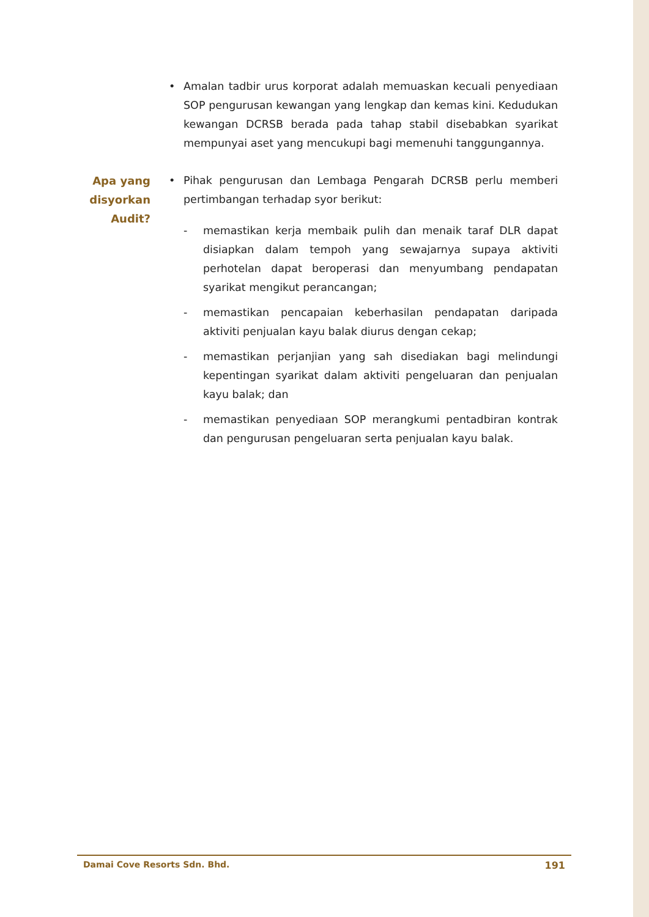• Amalan tadbir urus korporat adalah memuaskan kecuali penyediaan SOP pengurusan kewangan yang lengkap dan kemas kini. Kedudukan kewangan DCRSB berada pada tahap stabil disebabkan syarikat mempunyai aset yang mencukupi bagi memenuhi tanggungannya.
Apa yang disyorkan Audit?
• Pihak pengurusan dan Lembaga Pengarah DCRSB perlu memberi pertimbangan terhadap syor berikut:
- memastikan kerja membaik pulih dan menaik taraf DLR dapat disiapkan dalam tempoh yang sewajarnya supaya aktiviti perhotelan dapat beroperasi dan menyumbang pendapatan syarikat mengikut perancangan;
- memastikan pencapaian keberhasilan pendapatan daripada aktiviti penjualan kayu balak diurus dengan cekap;
- memastikan perjanjian yang sah disediakan bagi melindungi kepentingan syarikat dalam aktiviti pengeluaran dan penjualan kayu balak; dan
- memastikan penyediaan SOP merangkumi pentadbiran kontrak dan pengurusan pengeluaran serta penjualan kayu balak.
Damai Cove Resorts Sdn. Bhd. 191